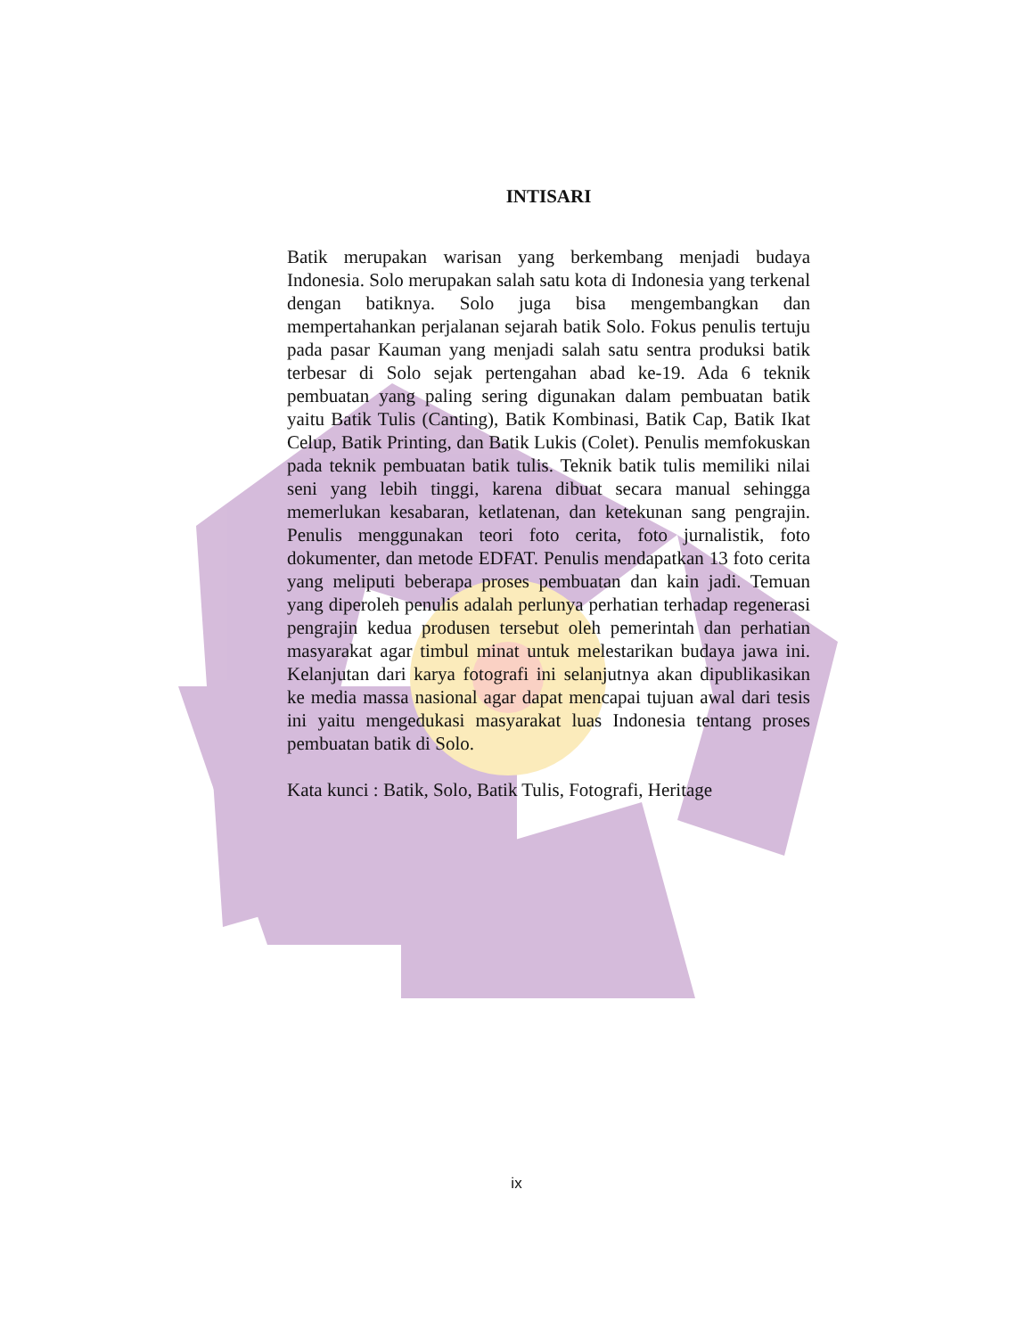INTISARI
Batik merupakan warisan yang berkembang menjadi budaya Indonesia. Solo merupakan salah satu kota di Indonesia yang terkenal dengan batiknya. Solo juga bisa mengembangkan dan mempertahankan perjalanan sejarah batik Solo. Fokus penulis tertuju pada pasar Kauman yang menjadi salah satu sentra produksi batik terbesar di Solo sejak pertengahan abad ke-19. Ada 6 teknik pembuatan yang paling sering digunakan dalam pembuatan batik yaitu Batik Tulis (Canting), Batik Kombinasi, Batik Cap, Batik Ikat Celup, Batik Printing, dan Batik Lukis (Colet). Penulis memfokuskan pada teknik pembuatan batik tulis. Teknik batik tulis memiliki nilai seni yang lebih tinggi, karena dibuat secara manual sehingga memerlukan kesabaran, ketlatenan, dan ketekunan sang pengrajin. Penulis menggunakan teori foto cerita, foto jurnalistik, foto dokumenter, dan metode EDFAT. Penulis mendapatkan 13 foto cerita yang meliputi beberapa proses pembuatan dan kain jadi. Temuan yang diperoleh penulis adalah perlunya perhatian terhadap regenerasi pengrajin kedua produsen tersebut oleh pemerintah dan perhatian masyarakat agar timbul minat untuk melestarikan budaya jawa ini. Kelanjutan dari karya fotografi ini selanjutnya akan dipublikasikan ke media massa nasional agar dapat mencapai tujuan awal dari tesis ini yaitu mengedukasi masyarakat luas Indonesia tentang proses pembuatan batik di Solo.
Kata kunci : Batik, Solo, Batik Tulis, Fotografi, Heritage
ix